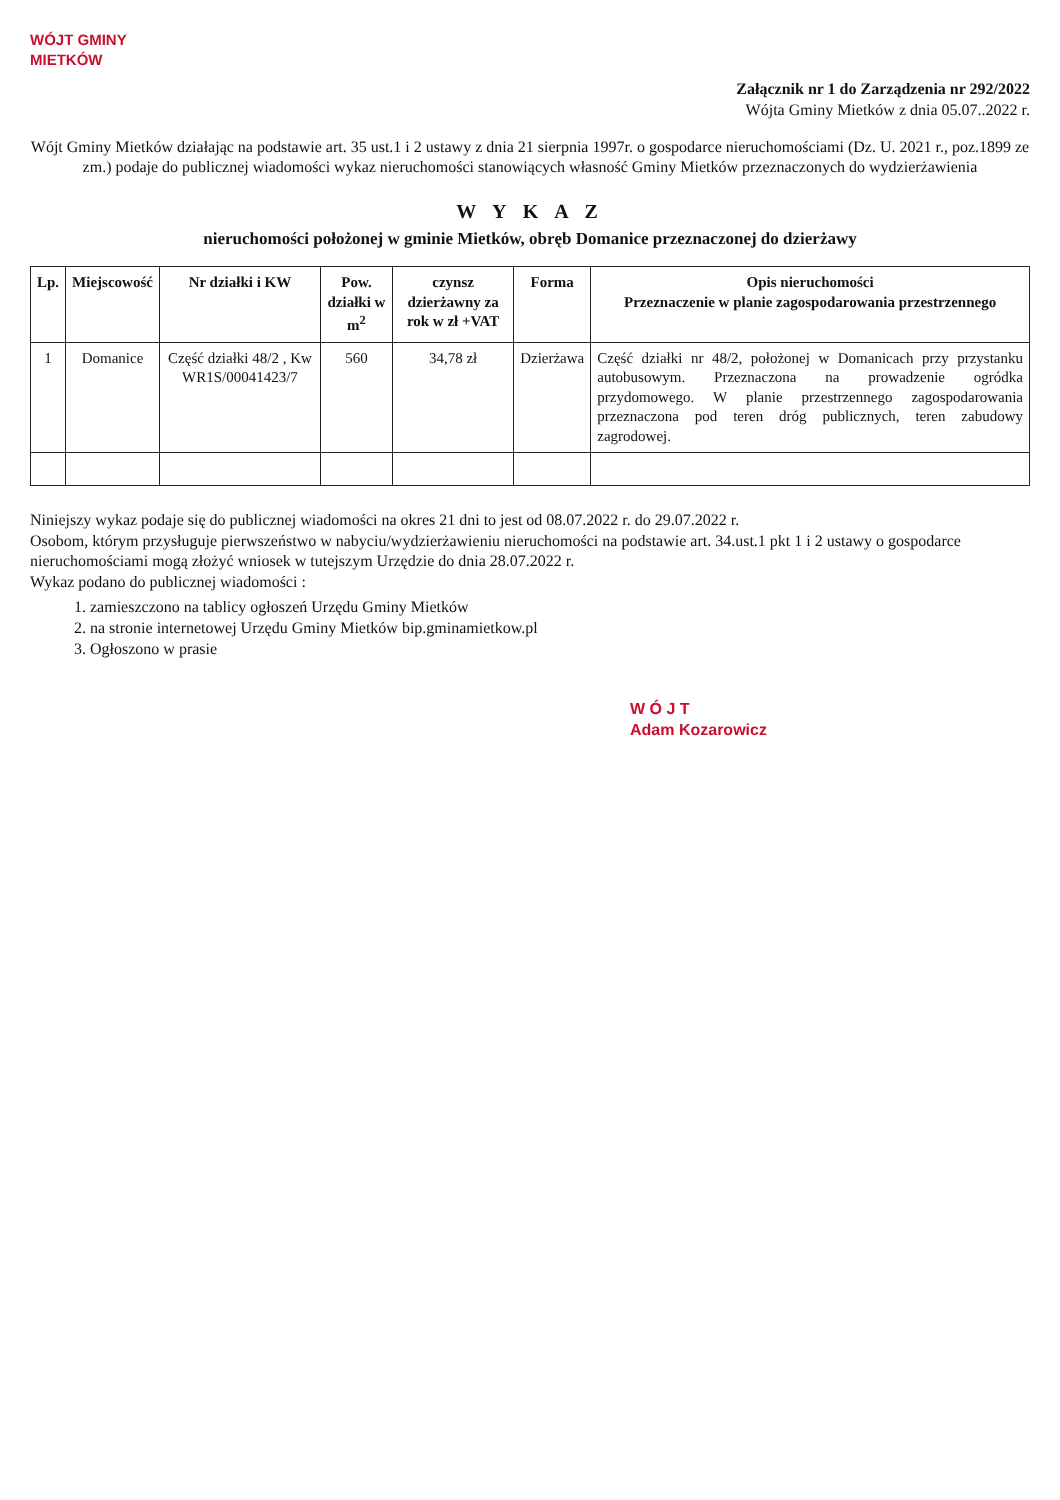WÓJT GMINY
MIETKÓW
Załącznik nr 1 do Zarządzenia nr 292/2022
Wójta Gminy Mietków z dnia 05.07..2022 r.
Wójt Gminy Mietków działając na podstawie art. 35 ust.1 i 2 ustawy z dnia 21 sierpnia 1997r. o gospodarce nieruchomościami (Dz. U. 2021 r., poz.1899 ze zm.) podaje do publicznej wiadomości wykaz nieruchomości stanowiących własność Gminy Mietków przeznaczonych do wydzierżawienia
W Y K A Z
nieruchomości położonej w gminie Mietków, obręb Domanice przeznaczonej do dzierżawy
| Lp. | Miejscowość | Nr działki i KW | Pow. działki w m<sup>2</sup> | czynsz dzierżawny za rok w zł +VAT | Forma | Opis nieruchomości Przeznaczenie w planie zagospodarowania przestrzennego |
| --- | --- | --- | --- | --- | --- | --- |
| 1 | Domanice | Część działki 48/2 , Kw WR1S/00041423/7 | 560 | 34,78 zł | Dzierżawa | Część działki nr 48/2, położonej w Domanicach przy przystanku autobusowym. Przeznaczona na prowadzenie ogródka przydomowego. W planie przestrzennego zagospodarowania przeznaczona pod teren dróg publicznych, teren zabudowy zagrodowej. |
Niniejszy wykaz podaje się do publicznej wiadomości na okres 21 dni to jest od 08.07.2022 r. do 29.07.2022 r.
Osobom, którym przysługuje pierwszeństwo w nabyciu/wydzierżawieniu nieruchomości na podstawie art. 34.ust.1 pkt 1 i 2 ustawy o gospodarce nieruchomościami mogą złożyć wniosek w tutejszym Urzędzie do dnia 28.07.2022 r.
Wykaz podano do publicznej wiadomości :
1. zamieszczono na tablicy ogłoszeń Urzędu Gminy Mietków
2. na stronie internetowej Urzędu Gminy Mietków bip.gminamietkow.pl
3. Ogłoszono w prasie
W Ó J T
Adam Kozarowicz